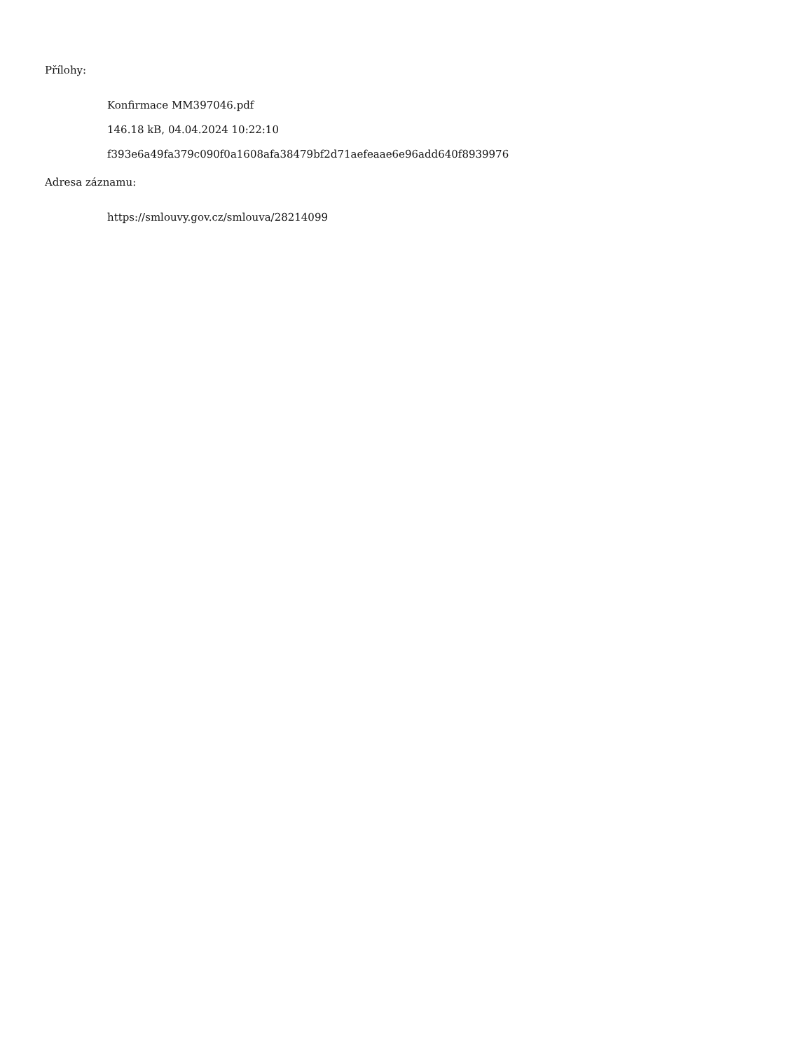Přílohy:
Konfirmace MM397046.pdf
146.18 kB, 04.04.2024 10:22:10
f393e6a49fa379c090f0a1608afa38479bf2d71aefeaae6e96add640f8939976
Adresa záznamu:
https://smlouvy.gov.cz/smlouva/28214099